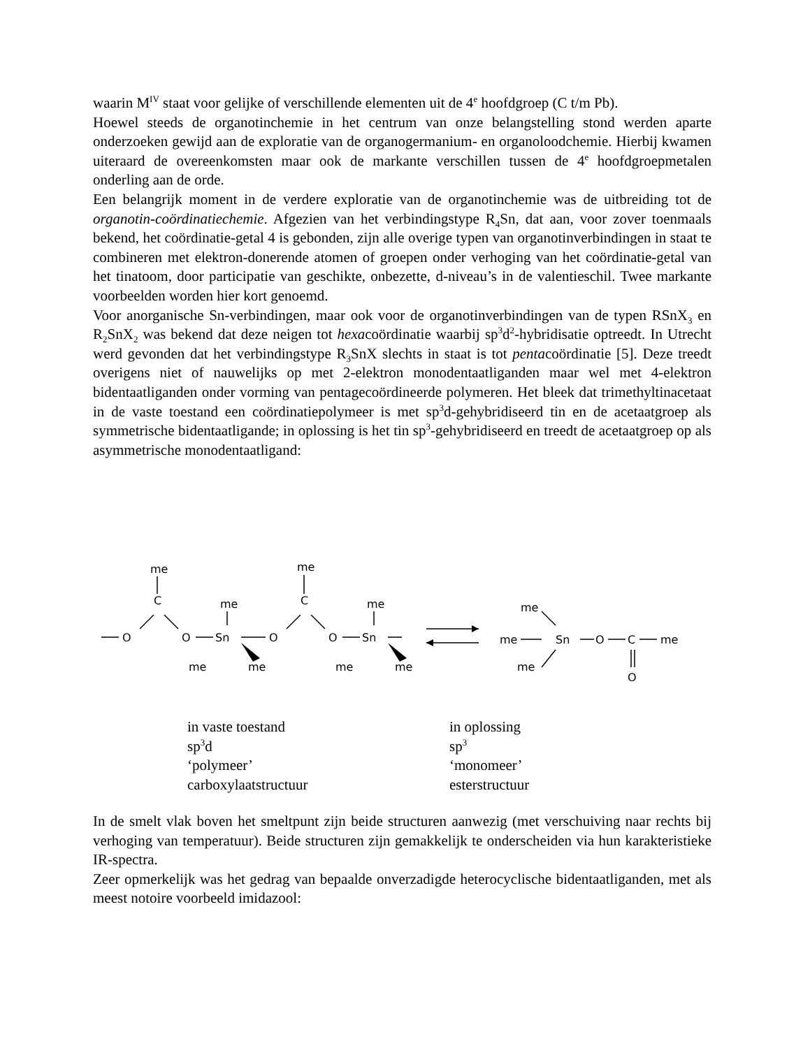waarin M<sup>IV</sup> staat voor gelijke of verschillende elementen uit de 4<sup>e</sup> hoofdgroep (C t/m Pb).
Hoewel steeds de organotinchemie in het centrum van onze belangstelling stond werden aparte onderzoeken gewijd aan de exploratie van de organogermanium- en organoloodchemie. Hierbij kwamen uiteraard de overeenkomsten maar ook de markante verschillen tussen de 4<sup>e</sup> hoofdgroepmetalen onderling aan de orde.
Een belangrijk moment in de verdere exploratie van de organotinchemie was de uitbreiding tot de organotin-coördinatiechemie. Afgezien van het verbindingstype R<sub>4</sub>Sn, dat aan, voor zover toenmaals bekend, het coördinatie-getal 4 is gebonden, zijn alle overige typen van organotinverbindingen in staat te combineren met elektron-donerende atomen of groepen onder verhoging van het coördinatie-getal van het tinatoom, door participatie van geschikte, onbezette, d-niveau’s in de valentieschil. Twee markante voorbeelden worden hier kort genoemd.
Voor anorganische Sn-verbindingen, maar ook voor de organotinverbindingen van de typen RSnX<sub>3</sub> en R<sub>2</sub>SnX<sub>2</sub> was bekend dat deze neigen tot hexacoördinatie waarbij sp<sup>3</sup>d<sup>2</sup>-hybridisatie optreedt. In Utrecht werd gevonden dat het verbindingstype R<sub>3</sub>SnX slechts in staat is tot pentacoördinatie [5]. Deze treedt overigens niet of nauwelijks op met 2-elektron monodentaatliganden maar wel met 4-elektron bidentaatliganden onder vorming van pentagecoördineerde polymeren. Het bleek dat trimethyltinacetaat in de vaste toestand een coördinatiepolymeer is met sp<sup>3</sup>d-gehybridiseerd tin en de acetaatgroep als symmetrische bidentaatligande; in oplossing is het tin sp<sup>3</sup>-gehybridiseerd en treedt de acetaatgroep op als asymmetrische monodentaatligand:
me
C
O
O
me
Sn
me
me
me
C
O
O
me
Sn
me
me
me
me
Sn
O
C
me
me
O
in vaste toestand
sp<sup>3</sup>d
‘polymeer’
carboxylaatstructuur
in oplossing
sp<sup>3</sup>
‘monomeer’
esterstructuur
In de smelt vlak boven het smeltpunt zijn beide structuren aanwezig (met verschuiving naar rechts bij verhoging van temperatuur). Beide structuren zijn gemakkelijk te onderscheiden via hun karakteristieke IR-spectra.
Zeer opmerkelijk was het gedrag van bepaalde onverzadigde heterocyclische bidentaatliganden, met als meest notoire voorbeeld imidazool: